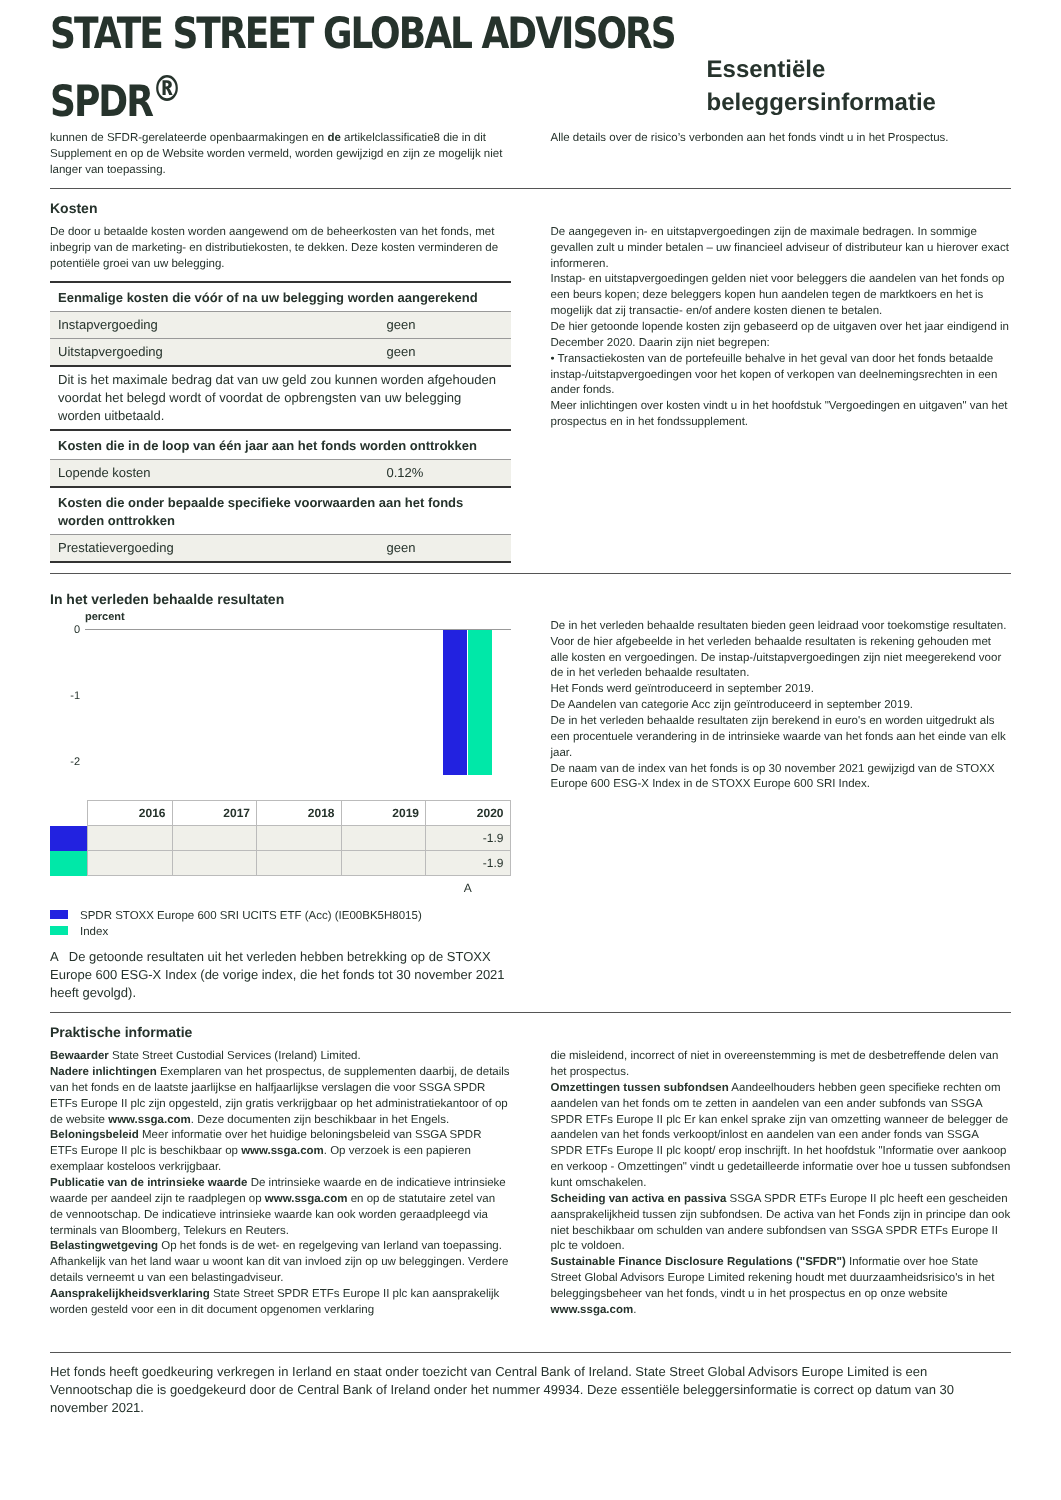STATE STREET GLOBAL ADVISORS SPDR<sup>®</sup>
Essentiële beleggersinformatie
kunnen de SFDR-gerelateerde openbaarmakingen en de artikelclassificatie8 die in dit Supplement en op de Website worden vermeld, worden gewijzigd en zijn ze mogelijk niet langer van toepassing.
Alle details over de risico’s verbonden aan het fonds vindt u in het Prospectus.
Kosten
De door u betaalde kosten worden aangewend om de beheerkosten van het fonds, met inbegrip van de marketing- en distributiekosten, te dekken. Deze kosten verminderen de potentiële groei van uw belegging.
| Eenmalige kosten die vóór of na uw belegging worden aangerekend | |
| Instapvergoeding | geen |
| Uitstapvergoeding | geen |
| Dit is het maximale bedrag dat van uw geld zou kunnen worden afgehouden voordat het belegd wordt of voordat de opbrengsten van uw belegging worden uitbetaald. | |
| Kosten die in de loop van één jaar aan het fonds worden onttrokken | |
| Lopende kosten | 0.12% |
| Kosten die onder bepaalde specifieke voorwaarden aan het fonds worden onttrokken | |
| Prestatievergoeding | geen |
De aangegeven in- en uitstapvergoedingen zijn de maximale bedragen. In sommige gevallen zult u minder betalen – uw financieel adviseur of distributeur kan u hierover exact informeren.
Instap- en uitstapvergoedingen gelden niet voor beleggers die aandelen van het fonds op een beurs kopen; deze beleggers kopen hun aandelen tegen de marktkoers en het is mogelijk dat zij transactie- en/of andere kosten dienen te betalen.
De hier getoonde lopende kosten zijn gebaseerd op de uitgaven over het jaar eindigend in December 2020. Daarin zijn niet begrepen:
• Transactiekosten van de portefeuille behalve in het geval van door het fonds betaalde instap-/uitstapvergoedingen voor het kopen of verkopen van deelnemingsrechten in een ander fonds.
Meer inlichtingen over kosten vindt u in het hoofdstuk "Vergoedingen en uitgaven" van het prospectus en in het fondssupplement.
In het verleden behaalde resultaten
percent
0
-1
-2
| | 2016 | 2017 | 2018 | 2019 | 2020 |
| --- | --- | --- | --- | --- | --- |
| | | | | | -1.9 |
| | | | | | -1.9 |
| | | | | | A |
SPDR STOXX Europe 600 SRI UCITS ETF (Acc) (IE00BK5H8015)
Index
A De getoonde resultaten uit het verleden hebben betrekking op de STOXX Europe 600 ESG-X Index (de vorige index, die het fonds tot 30 november 2021 heeft gevolgd).
De in het verleden behaalde resultaten bieden geen leidraad voor toekomstige resultaten.
Voor de hier afgebeelde in het verleden behaalde resultaten is rekening gehouden met alle kosten en vergoedingen. De instap-/uitstapvergoedingen zijn niet meegerekend voor de in het verleden behaalde resultaten.
Het Fonds werd geïntroduceerd in september 2019.
De Aandelen van categorie Acc zijn geïntroduceerd in september 2019.
De in het verleden behaalde resultaten zijn berekend in euro's en worden uitgedrukt als een procentuele verandering in de intrinsieke waarde van het fonds aan het einde van elk jaar.
De naam van de index van het fonds is op 30 november 2021 gewijzigd van de STOXX Europe 600 ESG-X Index in de STOXX Europe 600 SRI Index.
Praktische informatie
Bewaarder State Street Custodial Services (Ireland) Limited.
Nadere inlichtingen Exemplaren van het prospectus, de supplementen daarbij, de details van het fonds en de laatste jaarlijkse en halfjaarlijkse verslagen die voor SSGA SPDR ETFs Europe II plc zijn opgesteld, zijn gratis verkrijgbaar op het administratiekantoor of op de website www.ssga.com. Deze documenten zijn beschikbaar in het Engels.
Beloningsbeleid Meer informatie over het huidige beloningsbeleid van SSGA SPDR ETFs Europe II plc is beschikbaar op www.ssga.com. Op verzoek is een papieren exemplaar kosteloos verkrijgbaar.
Publicatie van de intrinsieke waarde De intrinsieke waarde en de indicatieve intrinsieke waarde per aandeel zijn te raadplegen op www.ssga.com en op de statutaire zetel van de vennootschap. De indicatieve intrinsieke waarde kan ook worden geraadpleegd via terminals van Bloomberg, Telekurs en Reuters.
Belastingwetgeving Op het fonds is de wet- en regelgeving van Ierland van toepassing. Afhankelijk van het land waar u woont kan dit van invloed zijn op uw beleggingen. Verdere details verneemt u van een belastingadviseur.
Aansprakelijkheidsverklaring State Street SPDR ETFs Europe II plc kan aansprakelijk worden gesteld voor een in dit document opgenomen verklaring
die misleidend, incorrect of niet in overeenstemming is met de desbetreffende delen van het prospectus.
Omzettingen tussen subfondsen Aandeelhouders hebben geen specifieke rechten om aandelen van het fonds om te zetten in aandelen van een ander subfonds van SSGA SPDR ETFs Europe II plc Er kan enkel sprake zijn van omzetting wanneer de belegger de aandelen van het fonds verkoopt/inlost en aandelen van een ander fonds van SSGA SPDR ETFs Europe II plc koopt/ erop inschrijft. In het hoofdstuk "Informatie over aankoop en verkoop - Omzettingen" vindt u gedetailleerde informatie over hoe u tussen subfondsen kunt omschakelen.
Scheiding van activa en passiva SSGA SPDR ETFs Europe II plc heeft een gescheiden aansprakelijkheid tussen zijn subfondsen. De activa van het Fonds zijn in principe dan ook niet beschikbaar om schulden van andere subfondsen van SSGA SPDR ETFs Europe II plc te voldoen.
Sustainable Finance Disclosure Regulations ("SFDR") Informatie over hoe State Street Global Advisors Europe Limited rekening houdt met duurzaamheidsrisico's in het beleggingsbeheer van het fonds, vindt u in het prospectus en op onze website www.ssga.com.
Het fonds heeft goedkeuring verkregen in Ierland en staat onder toezicht van Central Bank of Ireland. State Street Global Advisors Europe Limited is een Vennootschap die is goedgekeurd door de Central Bank of Ireland onder het nummer 49934. Deze essentiële beleggersinformatie is correct op datum van 30 november 2021.